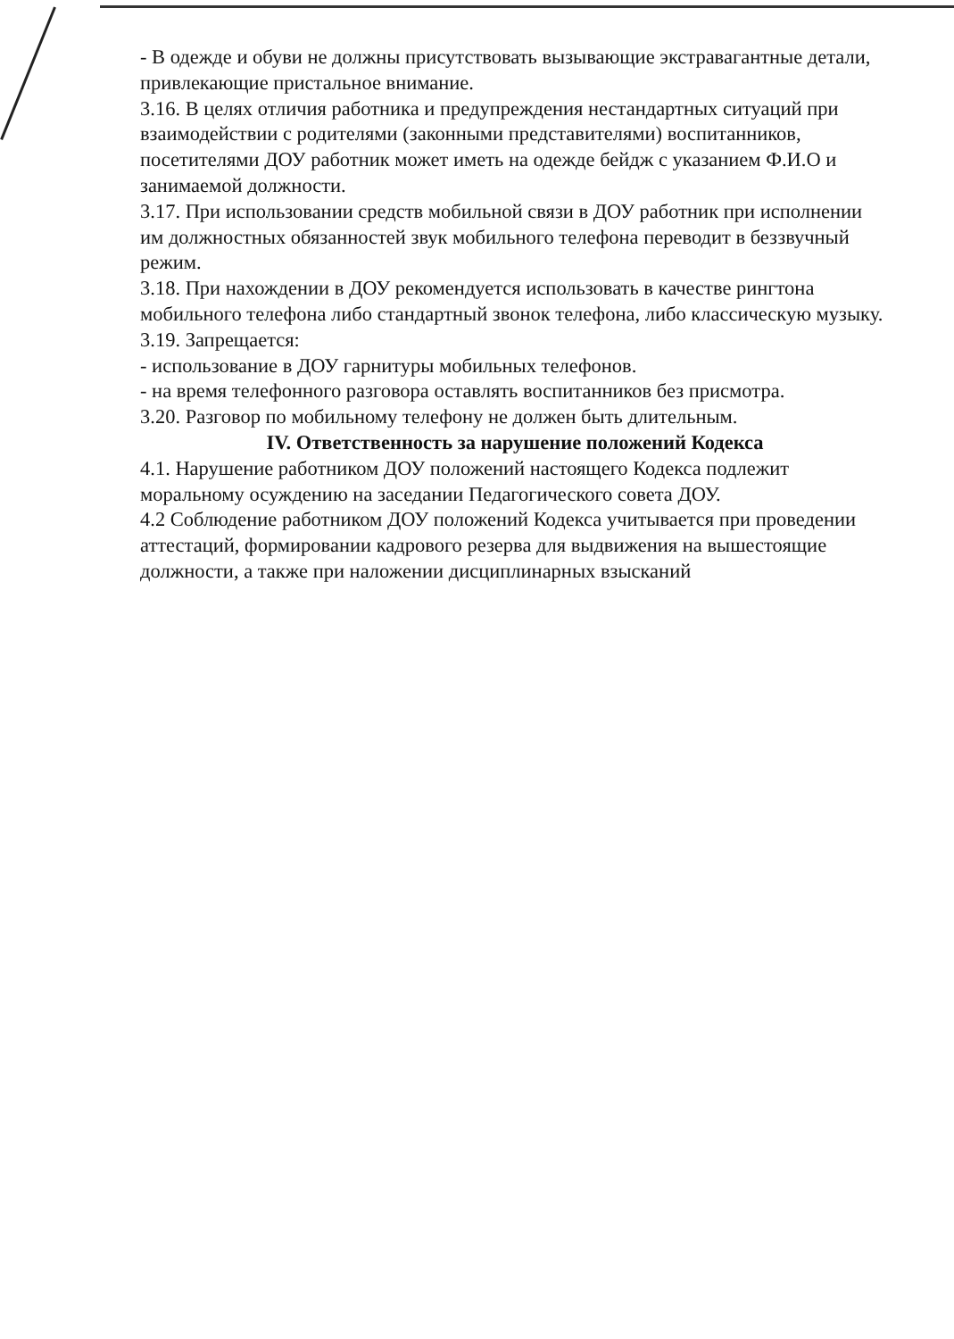- В одежде и обуви не должны присутствовать вызывающие экстравагантные детали, привлекающие пристальное внимание.
3.16. В целях отличия работника и предупреждения нестандартных ситуаций при взаимодействии с родителями (законными представителями) воспитанников, посетителями ДОУ работник может иметь на одежде бейдж с указанием Ф.И.О и занимаемой должности.
3.17. При использовании средств мобильной связи в ДОУ работник при исполнении им должностных обязанностей звук мобильного телефона переводит в беззвучный режим.
3.18. При нахождении в ДОУ рекомендуется использовать в качестве рингтона мобильного телефона либо стандартный звонок телефона, либо классическую музыку.
3.19. Запрещается:
- использование в ДОУ гарнитуры мобильных телефонов.
- на время телефонного разговора оставлять воспитанников без присмотра.
3.20. Разговор по мобильному телефону не должен быть длительным.
IV. Ответственность за нарушение положений Кодекса
4.1. Нарушение работником ДОУ положений настоящего Кодекса подлежит моральному осуждению на заседании Педагогического совета ДОУ.
4.2 Соблюдение работником ДОУ положений Кодекса учитывается при проведении аттестаций, формировании кадрового резерва для выдвижения на вышестоящие должности, а также при наложении дисциплинарных взысканий